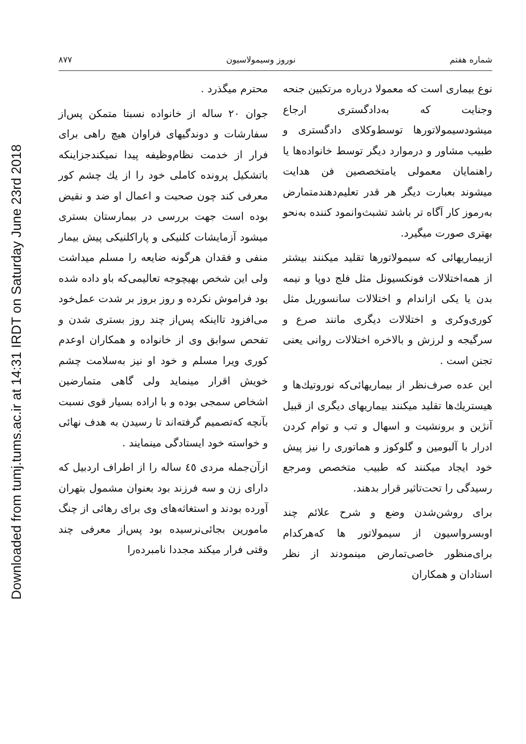Downloaded from tumj.tums.ac.ir at 14:31 IRDT on Saturday June 23rd 2018
شماره هفتم نوروز وسیمولاسیون ۸۷۷
نوع بیماری است که معمولا درباره مرتکبین جنحه وجنایت که به‌دادگستری ارجاع میشودسیمولاتورها توسط‌وکلای دادگستری و طبیب مشاور و درموارد دیگر توسط خانواده‌ها یا راهنمایان معمولی یامتخصصین فن هدایت میشوند بعبارت دیگر هر قدر تعلیم‌دهندمتمارض به‌رموز کار آگاه تر باشد تشبث‌وانمود کننده به‌نحو بهتری صورت میگیرد.
ازبیماریهائی که سیمولاتورها تقلید میکنند بیشتر از همه‌اختلالات فونکسیونل مثل فلج دوپا و نیمه بدن یا یکی ازاندام و اختلالات سانسوریل مثل کوری‌وکری و اختلالات دیگری مانند صرع و سرگیجه و لرزش و بالاخره اختلالات روانی یعنی تجنن است .
این عده صرف‌نظر از بیماریهائی‌که نوروتیك‌ها و هیستریك‌ها تقلید میکنند بیماریهای دیگری از قبیل آنژین و برونشیت و اسهال و تب و توام کردن ادرار با آلبومین و گلوکوز و هماتوری را نیز پیش خود ایجاد میکنند که طبیب متخصص ومرجع رسیدگی را تحت‌تاثیر قرار بدهند.
برای روشن‌شدن وضع و شرح علائم چند اوبسرواسیون از سیمولاتور ها که‌هرکدام برای‌منظور خاصی‌تمارض مینمودند از نظر استادان و همکاران
محترم میگذرد .
جوان ۲۰ ساله از خانواده نسبتا متمکن پس‌از سفارشات و دوندگیهای فراوان هیچ راهی برای فرار از خدمت نظام‌وظیفه پیدا نمیکندجزاینکه باتشکیل پرونده کاملی خود را از یك چشم کور معرفی کند چون صحبت و اعمال او ضد و نقیض بوده است جهت بررسی در بیمارستان بستری میشود آزمایشات کلنیکی و پاراکلنیکی پیش بیمار منفی و فقدان هرگونه ضایعه را مسلم میداشت ولی این شخص بهیچوجه تعالیمی‌که باو داده شده بود فراموش نکرده و روز بروز بر شدت عمل‌خود می‌افزود تااینکه پس‌از چند روز بستری شدن و تفحص سوابق وی از خانواده و همکاران اوعدم کوری ویرا مسلم و خود او نیز به‌سلامت چشم خویش اقرار مینماید ولی گاهی متمارضین اشخاص سمجی بوده و با اراده بسیار قوی نسبت بآنچه که‌تصمیم گرفته‌اند تا رسیدن به هدف نهائی و خواسته خود ایستادگی مینمایند .
ازآن‌جمله مردی ٤٥ ساله را از اطراف اردبیل که دارای زن و سه فرزند بود بعنوان مشمول بتهران آورده بودند و استغاثه‌های وی برای رهائی از چنگ مامورین بجائی‌نرسیده بود پس‌از معرفی چند وقتی فرار میکند مجددا نامبرده‌را